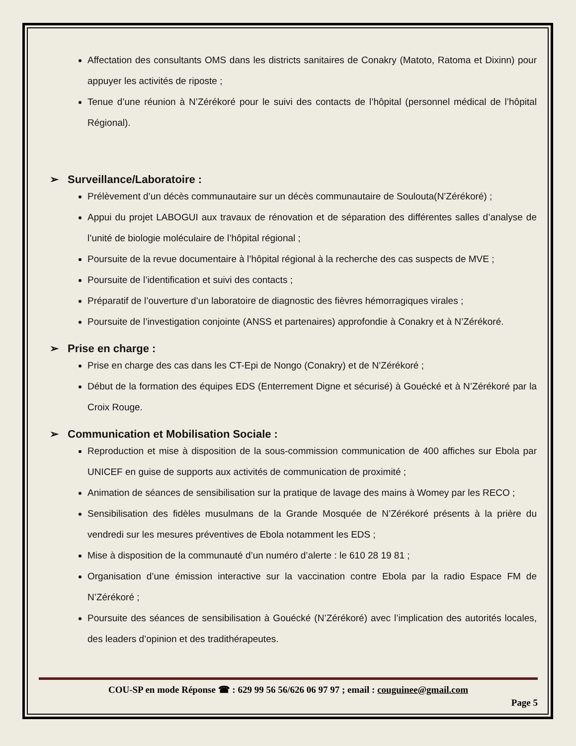Affectation des consultants OMS dans les districts sanitaires de Conakry (Matoto, Ratoma et Dixinn) pour appuyer les activités de riposte ;
Tenue d’une réunion à N’Zérékoré pour le suivi des contacts de l’hôpital (personnel médical de l’hôpital Régional).
➢ Surveillance/Laboratoire :
Prélèvement d’un décès communautaire sur un décès communautaire de Soulouta(N’Zérékoré) ;
Appui du projet LABOGUI aux travaux de rénovation et de séparation des différentes salles d’analyse de l’unité de biologie moléculaire de l’hôpital régional ;
Poursuite de la revue documentaire à l’hôpital régional à la recherche des cas suspects de MVE ;
Poursuite de l’identification et suivi des contacts ;
Préparatif de l’ouverture d’un laboratoire de diagnostic des fièvres hémorragiques virales ;
Poursuite de l’investigation conjointe (ANSS et partenaires) approfondie à Conakry et à N’Zérékoré.
➢ Prise en charge :
Prise en charge des cas dans les CT-Epi de Nongo (Conakry) et de N’Zérékoré ;
Début de la formation des équipes EDS (Enterrement Digne et sécurisé) à Gouécké et à N’Zérékoré par la Croix Rouge.
➢ Communication et Mobilisation Sociale :
Reproduction et mise à disposition de la sous-commission communication de 400 affiches sur Ebola par UNICEF en guise de supports aux activités de communication de proximité ;
Animation de séances de sensibilisation sur la pratique de lavage des mains à Womey par les RECO ;
Sensibilisation des fidèles musulmans de la Grande Mosquée de N’Zérékoré présents à la prière du vendredi sur les mesures préventives de Ebola notamment les EDS ;
Mise à disposition de la communauté d’un numéro d’alerte : le 610 28 19 81 ;
Organisation d’une émission interactive sur la vaccination contre Ebola par la radio Espace FM de N’Zérékoré ;
Poursuite des séances de sensibilisation à Gouécké (N’Zérékoré) avec l’implication des autorités locales, des leaders d’opinion et des tradithérapeutes.
COU-SP en mode Réponse ☎ : 629 99 56 56/626 06 97 97 ; email : couguinee@gmail.com
Page 5